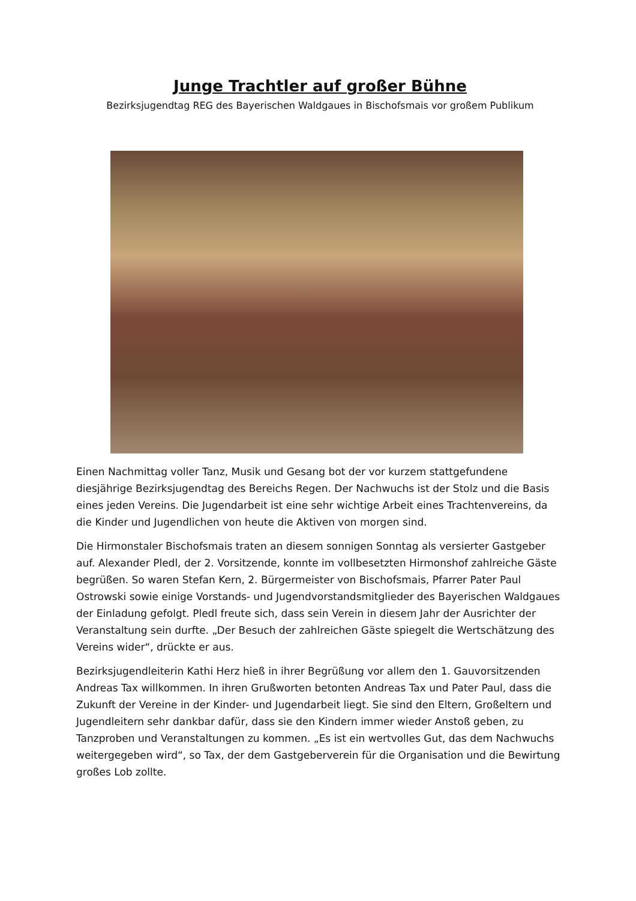Junge Trachtler auf großer Bühne
Bezirksjugendtag REG des Bayerischen Waldgaues in Bischofsmais vor großem Publikum
Einen Nachmittag voller Tanz, Musik und Gesang bot der vor kurzem stattgefundene diesjährige Bezirksjugendtag des Bereichs Regen. Der Nachwuchs ist der Stolz und die Basis eines jeden Vereins. Die Jugendarbeit ist eine sehr wichtige Arbeit eines Trachtenvereins, da die Kinder und Jugendlichen von heute die Aktiven von morgen sind.
Die Hirmonstaler Bischofsmais traten an diesem sonnigen Sonntag als versierter Gastgeber auf. Alexander Pledl, der 2. Vorsitzende, konnte im vollbesetzten Hirmonshof zahlreiche Gäste begrüßen. So waren Stefan Kern, 2. Bürgermeister von Bischofsmais, Pfarrer Pater Paul Ostrowski sowie einige Vorstands- und Jugendvorstandsmitglieder des Bayerischen Waldgaues der Einladung gefolgt. Pledl freute sich, dass sein Verein in diesem Jahr der Ausrichter der Veranstaltung sein durfte. „Der Besuch der zahlreichen Gäste spiegelt die Wertschätzung des Vereins wider“, drückte er aus.
Bezirksjugendleiterin Kathi Herz hieß in ihrer Begrüßung vor allem den 1. Gauvorsitzenden Andreas Tax willkommen. In ihren Grußworten betonten Andreas Tax und Pater Paul, dass die Zukunft der Vereine in der Kinder- und Jugendarbeit liegt. Sie sind den Eltern, Großeltern und Jugendleitern sehr dankbar dafür, dass sie den Kindern immer wieder Anstoß geben, zu Tanzproben und Veranstaltungen zu kommen. „Es ist ein wertvolles Gut, das dem Nachwuchs weitergegeben wird“, so Tax, der dem Gastgeberverein für die Organisation und die Bewirtung großes Lob zollte.